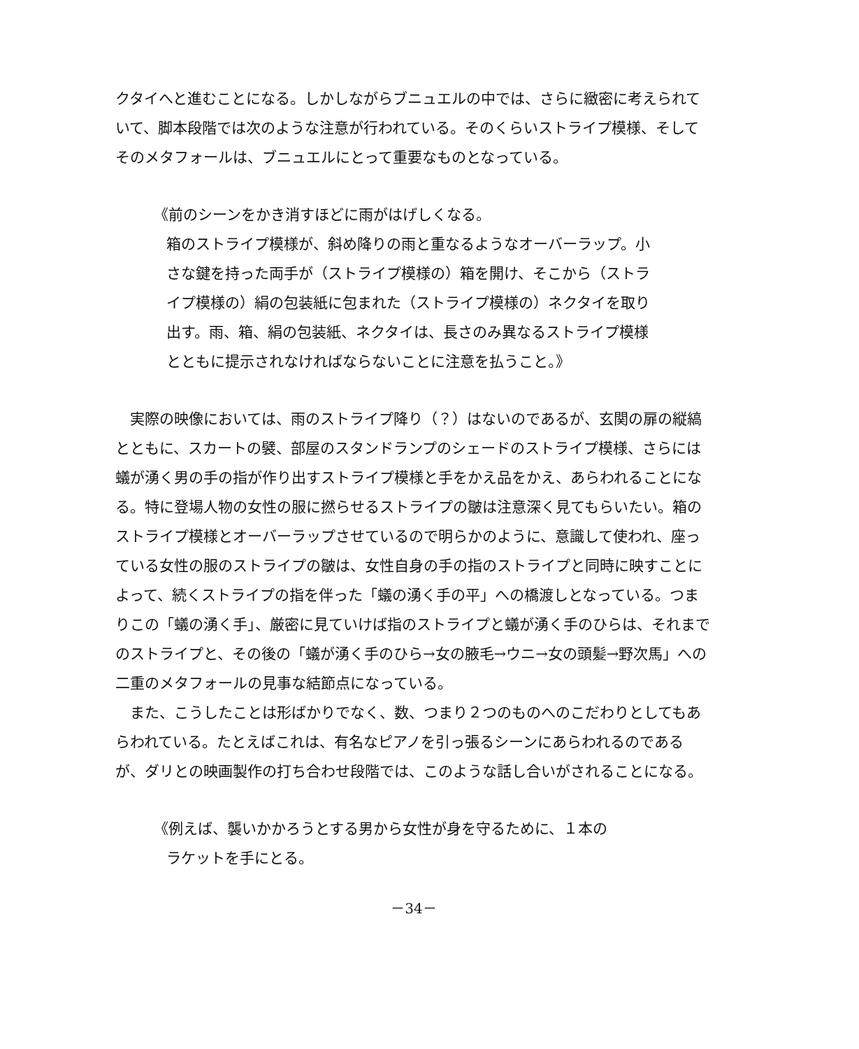クタイへと進むことになる。しかしながらブニュエルの中では、さらに緻密に考えられていて、脚本段階では次のような注意が行われている。そのくらいストライプ模様、そしてそのメタフォールは、ブニュエルにとって重要なものとなっている。
《前のシーンをかき消すほどに雨がはげしくなる。
箱のストライプ模様が、斜め降りの雨と重なるようなオーバーラップ。小さな鍵を持った両手が（ストライプ模様の）箱を開け、そこから（ストライプ模様の）絹の包装紙に包まれた（ストライプ模様の）ネクタイを取り出す。雨、箱、絹の包装紙、ネクタイは、長さのみ異なるストライプ模様とともに提示されなければならないことに注意を払うこと。》
　実際の映像においては、雨のストライプ降り（？）はないのであるが、玄関の扉の縦縞とともに、スカートの襞、部屋のスタンドランプのシェードのストライプ模様、さらには蟻が湧く男の手の指が作り出すストライプ模様と手をかえ品をかえ、あらわれることになる。特に登場人物の女性の服に撚らせるストライプの皺は注意深く見てもらいたい。箱のストライプ模様とオーバーラップさせているので明らかのように、意識して使われ、座っている女性の服のストライプの皺は、女性自身の手の指のストライプと同時に映すことによって、続くストライプの指を伴った「蟻の湧く手の平」への橋渡しとなっている。つまりこの「蟻の湧く手」、厳密に見ていけば指のストライプと蟻が湧く手のひらは、それまでのストライプと、その後の「蟻が湧く手のひら→女の腋毛→ウニ→女の頭髪→野次馬」への二重のメタフォールの見事な結節点になっている。
　また、こうしたことは形ばかりでなく、数、つまり２つのものへのこだわりとしてもあらわれている。たとえばこれは、有名なピアノを引っ張るシーンにあらわれるのであるが、ダリとの映画製作の打ち合わせ段階では、このような話し合いがされることになる。
《例えば、襲いかかろうとする男から女性が身を守るために、１本の
ラケットを手にとる。
－34－